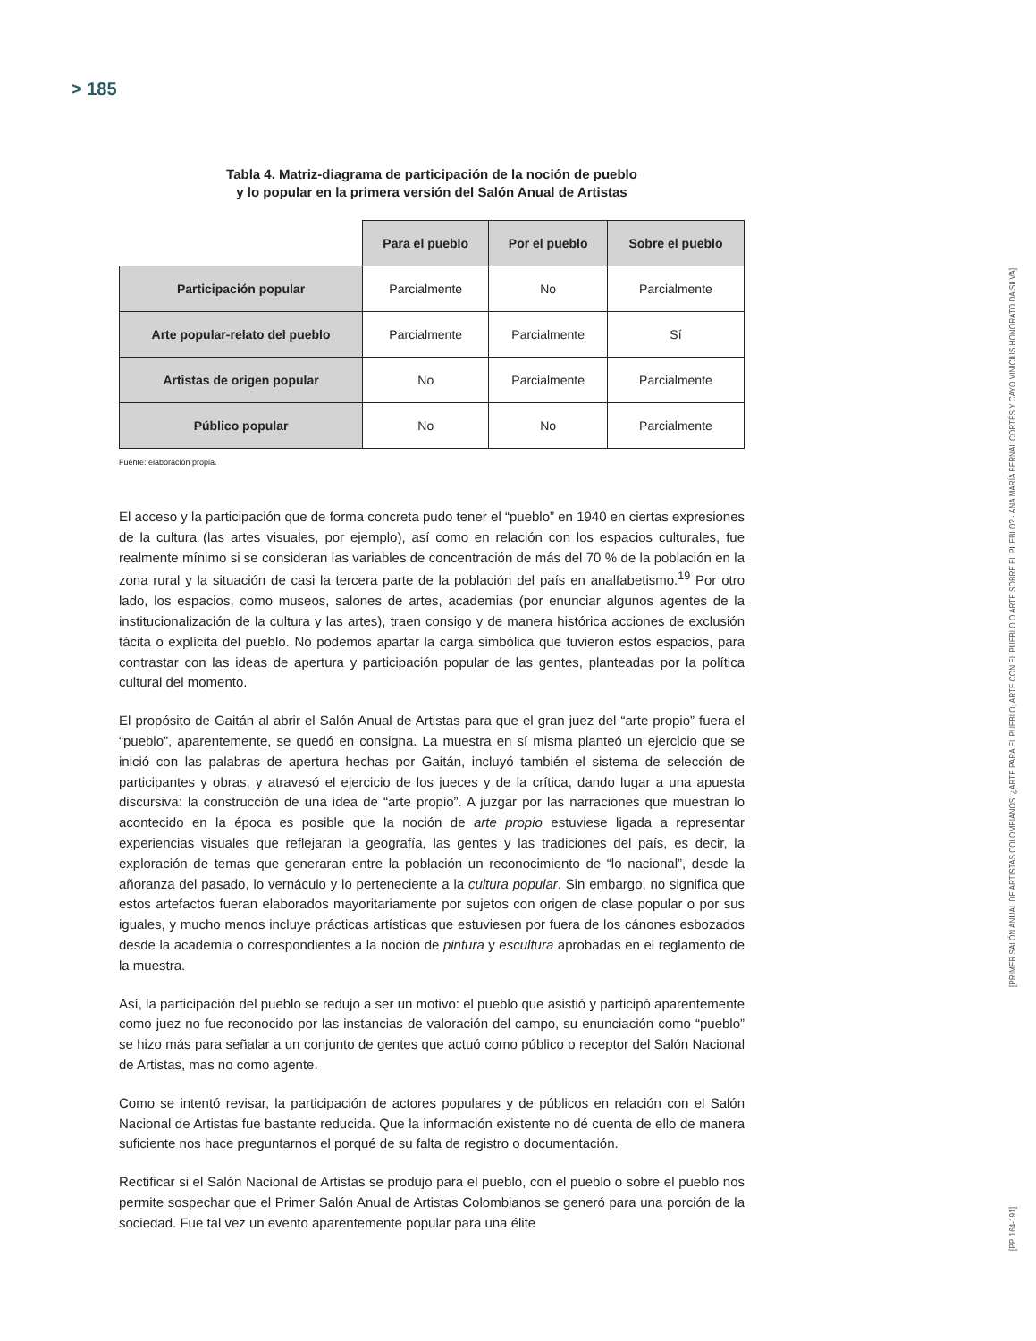> 185
Tabla 4. Matriz-diagrama de participación de la noción de pueblo
y lo popular en la primera versión del Salón Anual de Artistas
| | Para el pueblo | Por el pueblo | Sobre el pueblo |
| --- | --- | --- | --- |
| Participación popular | Parcialmente | No | Parcialmente |
| Arte popular-relato del pueblo | Parcialmente | Parcialmente | Sí |
| Artistas de origen popular | No | Parcialmente | Parcialmente |
| Público popular | No | No | Parcialmente |
Fuente: elaboración propia.
El acceso y la participación que de forma concreta pudo tener el “pueblo” en 1940 en ciertas expresiones de la cultura (las artes visuales, por ejemplo), así como en relación con los espacios culturales, fue realmente mínimo si se consideran las variables de concentración de más del 70 % de la población en la zona rural y la situación de casi la tercera parte de la población del país en analfabetismo.<sup>19</sup> Por otro lado, los espacios, como museos, salones de artes, academias (por enunciar algunos agentes de la institucionalización de la cultura y las artes), traen consigo y de manera histórica acciones de exclusión tácita o explícita del pueblo. No podemos apartar la carga simbólica que tuvieron estos espacios, para contrastar con las ideas de apertura y participación popular de las gentes, planteadas por la política cultural del momento.
El propósito de Gaitán al abrir el Salón Anual de Artistas para que el gran juez del “arte propio” fuera el “pueblo”, aparentemente, se quedó en consigna. La muestra en sí misma planteó un ejercicio que se inició con las palabras de apertura hechas por Gaitán, incluyó también el sistema de selección de participantes y obras, y atravesó el ejercicio de los jueces y de la crítica, dando lugar a una apuesta discursiva: la construcción de una idea de “arte propio”. A juzgar por las narraciones que muestran lo acontecido en la época es posible que la noción de arte propio estuviese ligada a representar experiencias visuales que reflejaran la geografía, las gentes y las tradiciones del país, es decir, la exploración de temas que generaran entre la población un reconocimiento de “lo nacional”, desde la añoranza del pasado, lo vernáculo y lo perteneciente a la cultura popular. Sin embargo, no significa que estos artefactos fueran elaborados mayoritariamente por sujetos con origen de clase popular o por sus iguales, y mucho menos incluye prácticas artísticas que estuviesen por fuera de los cánones esbozados desde la academia o correspondientes a la noción de pintura y escultura aprobadas en el reglamento de la muestra.
Así, la participación del pueblo se redujo a ser un motivo: el pueblo que asistió y participó aparentemente como juez no fue reconocido por las instancias de valoración del campo, su enunciación como “pueblo” se hizo más para señalar a un conjunto de gentes que actuó como público o receptor del Salón Nacional de Artistas, mas no como agente.
Como se intentó revisar, la participación de actores populares y de públicos en relación con el Salón Nacional de Artistas fue bastante reducida. Que la información existente no dé cuenta de ello de manera suficiente nos hace preguntarnos el porqué de su falta de registro o documentación.
Rectificar si el Salón Nacional de Artistas se produjo para el pueblo, con el pueblo o sobre el pueblo nos permite sospechar que el Primer Salón Anual de Artistas Colombianos se generó para una porción de la sociedad. Fue tal vez un evento aparentemente popular para una élite
[PRIMER SALÓN ANUAL DE ARTISTAS COLOMBIANOS: ¿ARTE PARA EL PUEBLO, ARTE CON EL PUEBLO O ARTE SOBRE EL PUEBLO? · ANA MARÍA BERNAL CORTÉS Y CAYO VINICIUS HONORATO DA SILVA]
[PP. 164-191]